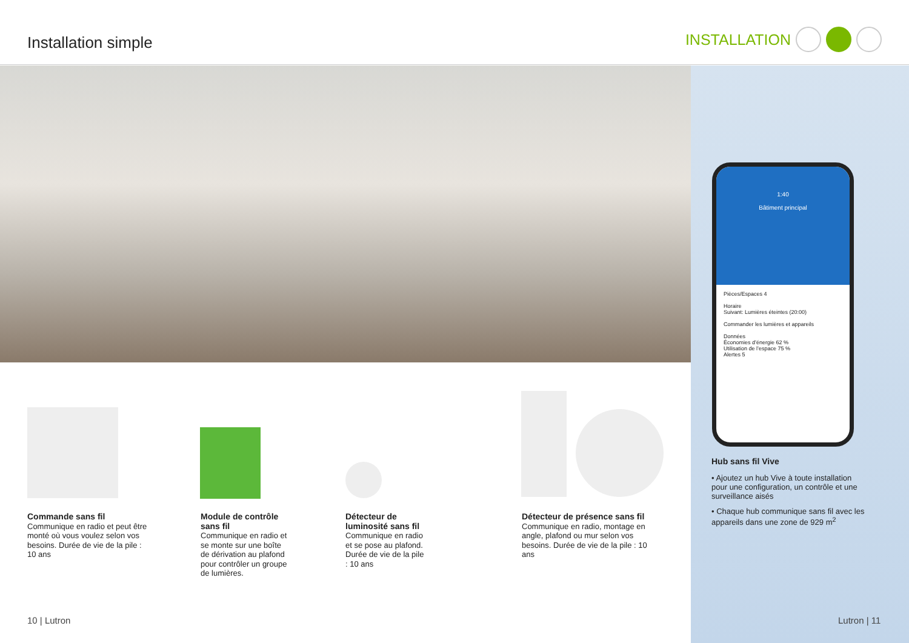Installation simple
INSTALLATION
Commande sans fil
Communique en radio et peut être monté où vous voulez selon vos besoins. Durée de vie de la pile : 10 ans
Module de contrôle sans fil
Communique en radio et se monte sur une boîte de dérivation au plafond pour contrôler un groupe de lumières.
Détecteur de luminosité sans fil
Communique en radio et se pose au plafond. Durée de vie de la pile : 10 ans
Détecteur de présence sans fil
Communique en radio, montage en angle, plafond ou mur selon vos besoins. Durée de vie de la pile : 10 ans
1:40
Bâtiment principal
Pièces/Espaces 4
Horaire
Suivant: Lumières éteintes (20:00)
Commander les lumières et appareils
Données
Économies d’énergie 62 %
Utilisation de l’espace 75 %
Alertes 5
Hub sans fil Vive
• Ajoutez un hub Vive à toute installation pour une configuration, un contrôle et une surveillance aisés
• Chaque hub communique sans fil avec les appareils dans une zone de 929 m<sup>2</sup>
10 | Lutron Lutron | 11